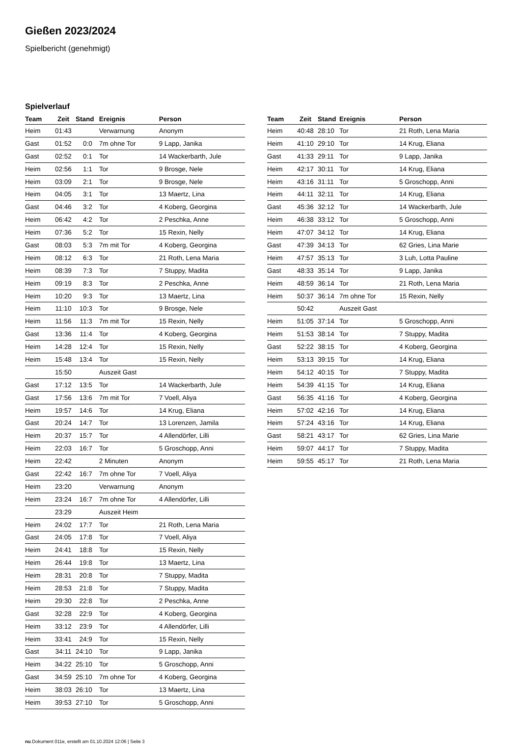Gießen 2023/2024
Spielbericht (genehmigt)
Spielverlauf
| Team | Zeit | Stand | Ereignis | Person |
| --- | --- | --- | --- | --- |
| Heim | 01:43 | | Verwarnung | Anonym |
| Gast | 01:52 | 0:0 | 7m ohne Tor | 9 Lapp, Janika |
| Gast | 02:52 | 0:1 | Tor | 14 Wackerbarth, Jule |
| Heim | 02:56 | 1:1 | Tor | 9 Brosge, Nele |
| Heim | 03:09 | 2:1 | Tor | 9 Brosge, Nele |
| Heim | 04:05 | 3:1 | Tor | 13 Maertz, Lina |
| Gast | 04:46 | 3:2 | Tor | 4 Koberg, Georgina |
| Heim | 06:42 | 4:2 | Tor | 2 Peschka, Anne |
| Heim | 07:36 | 5:2 | Tor | 15 Rexin, Nelly |
| Gast | 08:03 | 5:3 | 7m mit Tor | 4 Koberg, Georgina |
| Heim | 08:12 | 6:3 | Tor | 21 Roth, Lena Maria |
| Heim | 08:39 | 7:3 | Tor | 7 Stuppy, Madita |
| Heim | 09:19 | 8:3 | Tor | 2 Peschka, Anne |
| Heim | 10:20 | 9:3 | Tor | 13 Maertz, Lina |
| Heim | 11:10 | 10:3 | Tor | 9 Brosge, Nele |
| Heim | 11:56 | 11:3 | 7m mit Tor | 15 Rexin, Nelly |
| Gast | 13:36 | 11:4 | Tor | 4 Koberg, Georgina |
| Heim | 14:28 | 12:4 | Tor | 15 Rexin, Nelly |
| Heim | 15:48 | 13:4 | Tor | 15 Rexin, Nelly |
| | 15:50 | | Auszeit Gast | |
| Gast | 17:12 | 13:5 | Tor | 14 Wackerbarth, Jule |
| Gast | 17:56 | 13:6 | 7m mit Tor | 7 Voell, Aliya |
| Heim | 19:57 | 14:6 | Tor | 14 Krug, Eliana |
| Gast | 20:24 | 14:7 | Tor | 13 Lorenzen, Jamila |
| Heim | 20:37 | 15:7 | Tor | 4 Allendörfer, Lilli |
| Heim | 22:03 | 16:7 | Tor | 5 Groschopp, Anni |
| Heim | 22:42 | | 2 Minuten | Anonym |
| Gast | 22:42 | 16:7 | 7m ohne Tor | 7 Voell, Aliya |
| Heim | 23:20 | | Verwarnung | Anonym |
| Heim | 23:24 | 16:7 | 7m ohne Tor | 4 Allendörfer, Lilli |
| | 23:29 | | Auszeit Heim | |
| Heim | 24:02 | 17:7 | Tor | 21 Roth, Lena Maria |
| Gast | 24:05 | 17:8 | Tor | 7 Voell, Aliya |
| Heim | 24:41 | 18:8 | Tor | 15 Rexin, Nelly |
| Heim | 26:44 | 19:8 | Tor | 13 Maertz, Lina |
| Heim | 28:31 | 20:8 | Tor | 7 Stuppy, Madita |
| Heim | 28:53 | 21:8 | Tor | 7 Stuppy, Madita |
| Heim | 29:30 | 22:8 | Tor | 2 Peschka, Anne |
| Gast | 32:28 | 22:9 | Tor | 4 Koberg, Georgina |
| Heim | 33:12 | 23:9 | Tor | 4 Allendörfer, Lilli |
| Heim | 33:41 | 24:9 | Tor | 15 Rexin, Nelly |
| Gast | 34:11 | 24:10 | Tor | 9 Lapp, Janika |
| Heim | 34:22 | 25:10 | Tor | 5 Groschopp, Anni |
| Gast | 34:59 | 25:10 | 7m ohne Tor | 4 Koberg, Georgina |
| Heim | 38:03 | 26:10 | Tor | 13 Maertz, Lina |
| Heim | 39:53 | 27:10 | Tor | 5 Groschopp, Anni |
| Team | Zeit | Stand | Ereignis | Person |
| --- | --- | --- | --- | --- |
| Heim | 40:48 | 28:10 | Tor | 21 Roth, Lena Maria |
| Heim | 41:10 | 29:10 | Tor | 14 Krug, Eliana |
| Gast | 41:33 | 29:11 | Tor | 9 Lapp, Janika |
| Heim | 42:17 | 30:11 | Tor | 14 Krug, Eliana |
| Heim | 43:16 | 31:11 | Tor | 5 Groschopp, Anni |
| Heim | 44:11 | 32:11 | Tor | 14 Krug, Eliana |
| Gast | 45:36 | 32:12 | Tor | 14 Wackerbarth, Jule |
| Heim | 46:38 | 33:12 | Tor | 5 Groschopp, Anni |
| Heim | 47:07 | 34:12 | Tor | 14 Krug, Eliana |
| Gast | 47:39 | 34:13 | Tor | 62 Gries, Lina Marie |
| Heim | 47:57 | 35:13 | Tor | 3 Luh, Lotta Pauline |
| Gast | 48:33 | 35:14 | Tor | 9 Lapp, Janika |
| Heim | 48:59 | 36:14 | Tor | 21 Roth, Lena Maria |
| Heim | 50:37 | 36:14 | 7m ohne Tor | 15 Rexin, Nelly |
| | 50:42 | | Auszeit Gast | |
| Heim | 51:05 | 37:14 | Tor | 5 Groschopp, Anni |
| Heim | 51:53 | 38:14 | Tor | 7 Stuppy, Madita |
| Gast | 52:22 | 38:15 | Tor | 4 Koberg, Georgina |
| Heim | 53:13 | 39:15 | Tor | 14 Krug, Eliana |
| Heim | 54:12 | 40:15 | Tor | 7 Stuppy, Madita |
| Heim | 54:39 | 41:15 | Tor | 14 Krug, Eliana |
| Gast | 56:35 | 41:16 | Tor | 4 Koberg, Georgina |
| Heim | 57:02 | 42:16 | Tor | 14 Krug, Eliana |
| Heim | 57:24 | 43:16 | Tor | 14 Krug, Eliana |
| Gast | 58:21 | 43:17 | Tor | 62 Gries, Lina Marie |
| Heim | 59:07 | 44:17 | Tor | 7 Stuppy, Madita |
| Heim | 59:55 | 45:17 | Tor | 21 Roth, Lena Maria |
nu.Dokument 011e, erstellt am 01.10.2024 12:06 | Seite 3